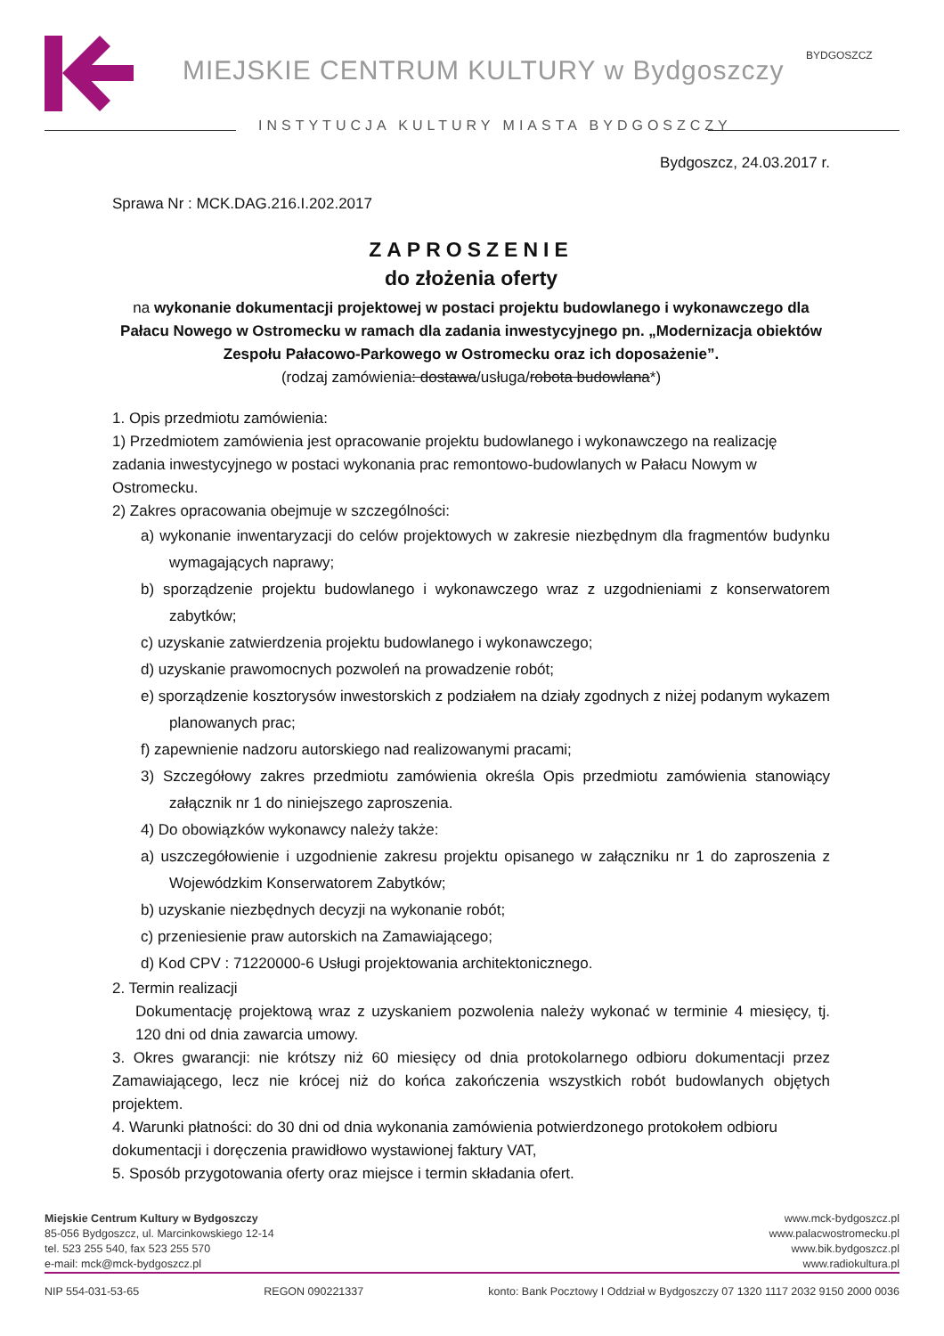MIEJSKIE CENTRUM KULTURY w Bydgoszczy
BYDGOSZCZ
INSTYTUCJA KULTURY MIASTA BYDGOSZCZY
Bydgoszcz, 24.03.2017 r.
Sprawa Nr : MCK.DAG.216.I.202.2017
ZAPROSZENIE
do złożenia oferty
na wykonanie dokumentacji projektowej w postaci projektu budowlanego i wykonawczego dla Pałacu Nowego w Ostromecku w ramach dla zadania inwestycyjnego pn. „Modernizacja obiektów Zespołu Pałacowo-Parkowego w Ostromecku oraz ich doposażenie”.
(rodzaj zamówienia: dostawa/usługa/robota budowlana*)
1. Opis przedmiotu zamówienia:
1) Przedmiotem zamówienia jest opracowanie projektu budowlanego i wykonawczego na realizację zadania inwestycyjnego w postaci wykonania prac remontowo-budowlanych w Pałacu Nowym w Ostromecku.
2) Zakres opracowania obejmuje w szczególności:
a) wykonanie inwentaryzacji do celów projektowych w zakresie niezbędnym dla fragmentów budynku wymagających naprawy;
b) sporządzenie projektu budowlanego i wykonawczego wraz z uzgodnieniami z konserwatorem zabytków;
c) uzyskanie zatwierdzenia projektu budowlanego i wykonawczego;
d) uzyskanie prawomocnych pozwoleń na prowadzenie robót;
e) sporządzenie kosztorysów inwestorskich z podziałem na działy zgodnych z niżej podanym wykazem planowanych prac;
f) zapewnienie nadzoru autorskiego nad realizowanymi pracami;
3) Szczegółowy zakres przedmiotu zamówienia określa Opis przedmiotu zamówienia stanowiący załącznik nr 1 do niniejszego zaproszenia.
4) Do obowiązków wykonawcy należy także:
a) uszczegółowienie i uzgodnienie zakresu projektu opisanego w załączniku nr 1 do zaproszenia z Wojewódzkim Konserwatorem Zabytków;
b) uzyskanie niezbędnych decyzji na wykonanie robót;
c) przeniesienie praw autorskich na Zamawiającego;
d) Kod CPV : 71220000-6 Usługi projektowania architektonicznego.
2. Termin realizacji
Dokumentację projektową wraz z uzyskaniem pozwolenia należy wykonać w terminie 4 miesięcy, tj. 120 dni od dnia zawarcia umowy.
3. Okres gwarancji: nie krótszy niż 60 miesięcy od dnia protokolarnego odbioru dokumentacji przez Zamawiającego, lecz nie krócej niż do końca zakończenia wszystkich robót budowlanych objętych projektem.
4. Warunki płatności: do 30 dni od dnia wykonania zamówienia potwierdzonego protokołem odbioru dokumentacji i doręczenia prawidłowo wystawionej faktury VAT,
5. Sposób przygotowania oferty oraz miejsce i termin składania ofert.
Miejskie Centrum Kultury w Bydgoszczy
85-056 Bydgoszcz, ul. Marcinkowskiego 12-14
tel. 523 255 540, fax 523 255 570
e-mail: mck@mck-bydgoszcz.pl
www.mck-bydgoszcz.pl
www.palacwostromecku.pl
www.bik.bydgoszcz.pl
www.radiokultura.pl
NIP 554-031-53-65 REGON 090221337 konto: Bank Pocztowy I Oddział w Bydgoszczy 07 1320 1117 2032 9150 2000 0036